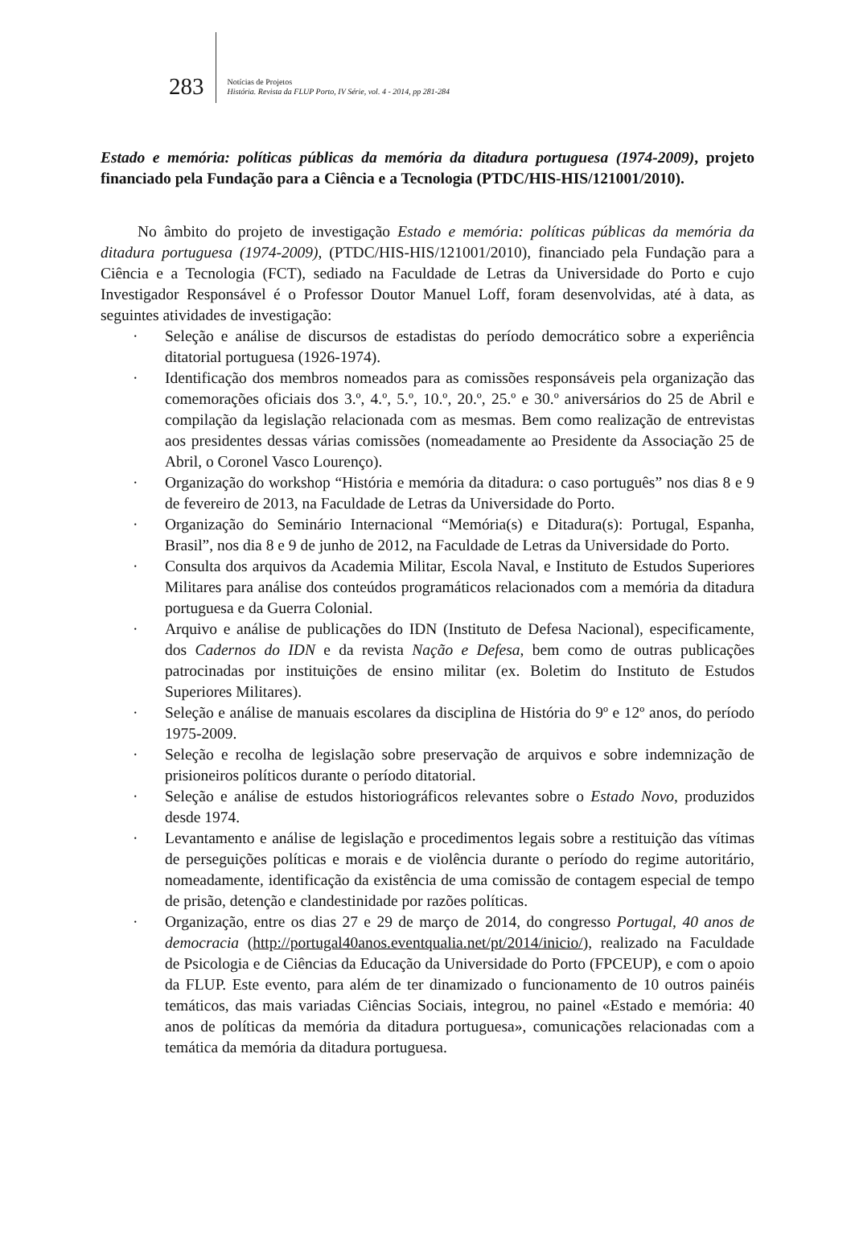283
Notícias de Projetos
História. Revista da FLUP Porto, IV Série, vol. 4 - 2014, pp 281-284
Estado e memória: políticas públicas da memória da ditadura portuguesa (1974-2009), projeto financiado pela Fundação para a Ciência e a Tecnologia (PTDC/HIS-HIS/121001/2010).
No âmbito do projeto de investigação Estado e memória: políticas públicas da memória da ditadura portuguesa (1974-2009), (PTDC/HIS-HIS/121001/2010), financiado pela Fundação para a Ciência e a Tecnologia (FCT), sediado na Faculdade de Letras da Universidade do Porto e cujo Investigador Responsável é o Professor Doutor Manuel Loff, foram desenvolvidas, até à data, as seguintes atividades de investigação:
· Seleção e análise de discursos de estadistas do período democrático sobre a experiência ditatorial portuguesa (1926-1974).
· Identificação dos membros nomeados para as comissões responsáveis pela organização das comemorações oficiais dos 3.º, 4.º, 5.º, 10.º, 20.º, 25.º e 30.º aniversários do 25 de Abril e compilação da legislação relacionada com as mesmas. Bem como realização de entrevistas aos presidentes dessas várias comissões (nomeadamente ao Presidente da Associação 25 de Abril, o Coronel Vasco Lourenço).
· Organização do workshop “História e memória da ditadura: o caso português” nos dias 8 e 9 de fevereiro de 2013, na Faculdade de Letras da Universidade do Porto.
· Organização do Seminário Internacional “Memória(s) e Ditadura(s): Portugal, Espanha, Brasil”, nos dia 8 e 9 de junho de 2012, na Faculdade de Letras da Universidade do Porto.
· Consulta dos arquivos da Academia Militar, Escola Naval, e Instituto de Estudos Superiores Militares para análise dos conteúdos programáticos relacionados com a memória da ditadura portuguesa e da Guerra Colonial.
· Arquivo e análise de publicações do IDN (Instituto de Defesa Nacional), especificamente, dos Cadernos do IDN e da revista Nação e Defesa, bem como de outras publicações patrocinadas por instituições de ensino militar (ex. Boletim do Instituto de Estudos Superiores Militares).
· Seleção e análise de manuais escolares da disciplina de História do 9º e 12º anos, do período 1975-2009.
· Seleção e recolha de legislação sobre preservação de arquivos e sobre indemnização de prisioneiros políticos durante o período ditatorial.
· Seleção e análise de estudos historiográficos relevantes sobre o Estado Novo, produzidos desde 1974.
· Levantamento e análise de legislação e procedimentos legais sobre a restituição das vítimas de perseguições políticas e morais e de violência durante o período do regime autoritário, nomeadamente, identificação da existência de uma comissão de contagem especial de tempo de prisão, detenção e clandestinidade por razões políticas.
· Organização, entre os dias 27 e 29 de março de 2014, do congresso Portugal, 40 anos de democracia (http://portugal40anos.eventqualia.net/pt/2014/inicio/), realizado na Faculdade de Psicologia e de Ciências da Educação da Universidade do Porto (FPCEUP), e com o apoio da FLUP. Este evento, para além de ter dinamizado o funcionamento de 10 outros painéis temáticos, das mais variadas Ciências Sociais, integrou, no painel «Estado e memória: 40 anos de políticas da memória da ditadura portuguesa», comunicações relacionadas com a temática da memória da ditadura portuguesa.